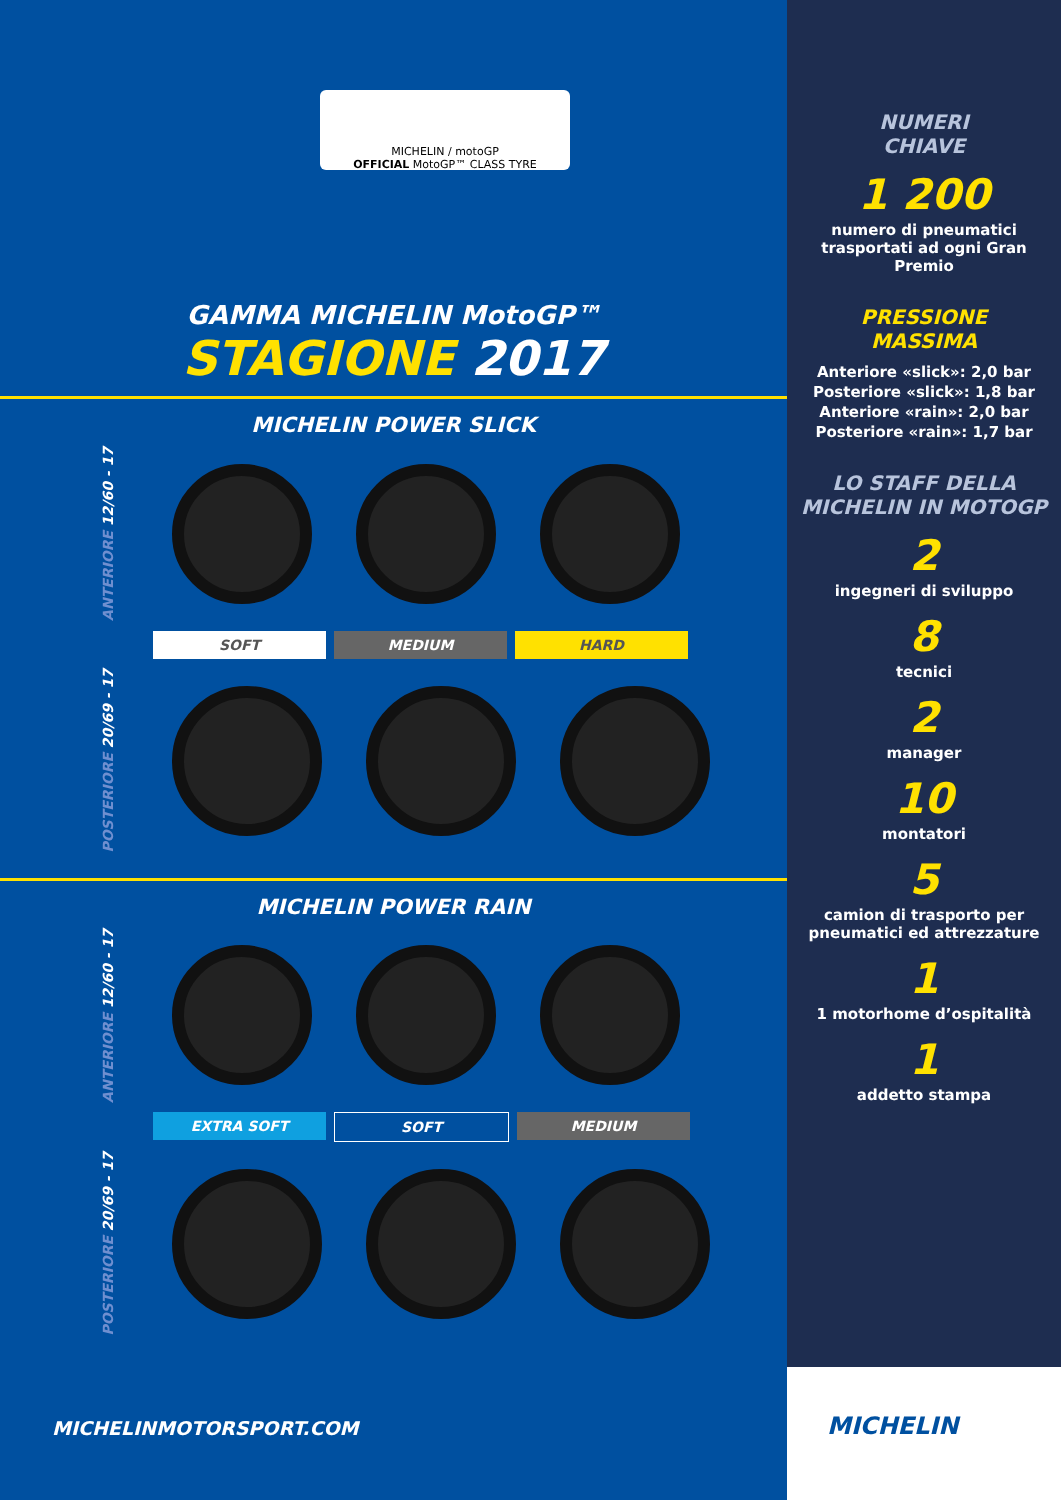MICHELIN / motoGP
OFFICIAL MotoGP™ CLASS TYRE
GAMMA MICHELIN MotoGP™
STAGIONE 2017
MICHELIN POWER SLICK
ANTERIORE 12/60 - 17
SOFT MEDIUM HARD
POSTERIORE 20/69 - 17
MICHELIN POWER RAIN
ANTERIORE 12/60 - 17
EXTRA SOFT SOFT MEDIUM
POSTERIORE 20/69 - 17
NUMERI
CHIAVE
1 200
numero di pneumatici trasportati ad ogni Gran Premio
PRESSIONE
MASSIMA
Anteriore «slick»: 2,0 bar
Posteriore «slick»: 1,8 bar
Anteriore «rain»: 2,0 bar
Posteriore «rain»: 1,7 bar
LO STAFF DELLA MICHELIN IN MOTOGP
2
ingegneri di sviluppo
8
tecnici
2
manager
10
montatori
5
camion di trasporto per pneumatici ed attrezzature
1
1 motorhome d’ospitalità
1
addetto stampa
MICHELINMOTORSPORT.COM
MICHELIN